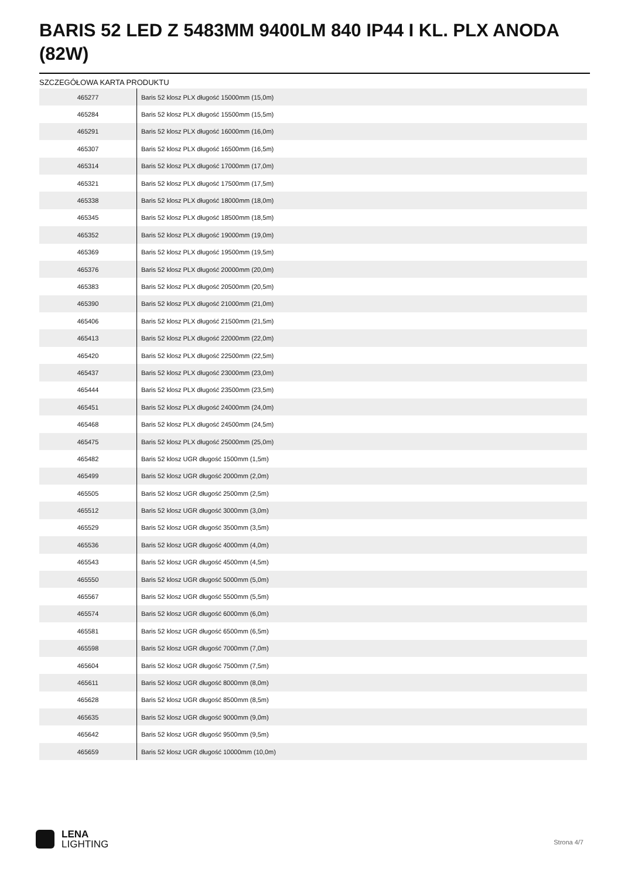BARIS 52 LED Z 5483MM 9400LM 840 IP44 I KL. PLX ANODA (82W)
SZCZEGÓŁOWA KARTA PRODUKTU
| 465277 | Baris 52 klosz PLX długość 15000mm (15,0m) |
| 465284 | Baris 52 klosz PLX długość 15500mm (15,5m) |
| 465291 | Baris 52 klosz PLX długość 16000mm (16,0m) |
| 465307 | Baris 52 klosz PLX długość 16500mm (16,5m) |
| 465314 | Baris 52 klosz PLX długość 17000mm (17,0m) |
| 465321 | Baris 52 klosz PLX długość 17500mm (17,5m) |
| 465338 | Baris 52 klosz PLX długość 18000mm (18,0m) |
| 465345 | Baris 52 klosz PLX długość 18500mm (18,5m) |
| 465352 | Baris 52 klosz PLX długość 19000mm (19,0m) |
| 465369 | Baris 52 klosz PLX długość 19500mm (19,5m) |
| 465376 | Baris 52 klosz PLX długość 20000mm (20,0m) |
| 465383 | Baris 52 klosz PLX długość 20500mm (20,5m) |
| 465390 | Baris 52 klosz PLX długość 21000mm (21,0m) |
| 465406 | Baris 52 klosz PLX długość 21500mm (21,5m) |
| 465413 | Baris 52 klosz PLX długość 22000mm (22,0m) |
| 465420 | Baris 52 klosz PLX długość 22500mm (22,5m) |
| 465437 | Baris 52 klosz PLX długość 23000mm (23,0m) |
| 465444 | Baris 52 klosz PLX długość 23500mm (23,5m) |
| 465451 | Baris 52 klosz PLX długość 24000mm (24,0m) |
| 465468 | Baris 52 klosz PLX długość 24500mm (24,5m) |
| 465475 | Baris 52 klosz PLX długość 25000mm (25,0m) |
| 465482 | Baris 52 klosz UGR długość 1500mm (1,5m) |
| 465499 | Baris 52 klosz UGR długość 2000mm (2,0m) |
| 465505 | Baris 52 klosz UGR długość 2500mm (2,5m) |
| 465512 | Baris 52 klosz UGR długość 3000mm (3,0m) |
| 465529 | Baris 52 klosz UGR długość 3500mm (3,5m) |
| 465536 | Baris 52 klosz UGR długość 4000mm (4,0m) |
| 465543 | Baris 52 klosz UGR długość 4500mm (4,5m) |
| 465550 | Baris 52 klosz UGR długość 5000mm (5,0m) |
| 465567 | Baris 52 klosz UGR długość 5500mm (5,5m) |
| 465574 | Baris 52 klosz UGR długość 6000mm (6,0m) |
| 465581 | Baris 52 klosz UGR długość 6500mm (6,5m) |
| 465598 | Baris 52 klosz UGR długość 7000mm (7,0m) |
| 465604 | Baris 52 klosz UGR długość 7500mm (7,5m) |
| 465611 | Baris 52 klosz UGR długość 8000mm (8,0m) |
| 465628 | Baris 52 klosz UGR długość 8500mm (8,5m) |
| 465635 | Baris 52 klosz UGR długość 9000mm (9,0m) |
| 465642 | Baris 52 klosz UGR długość 9500mm (9,5m) |
| 465659 | Baris 52 klosz UGR długość 10000mm (10,0m) |
LENA
LIGHTING
Strona 4/7